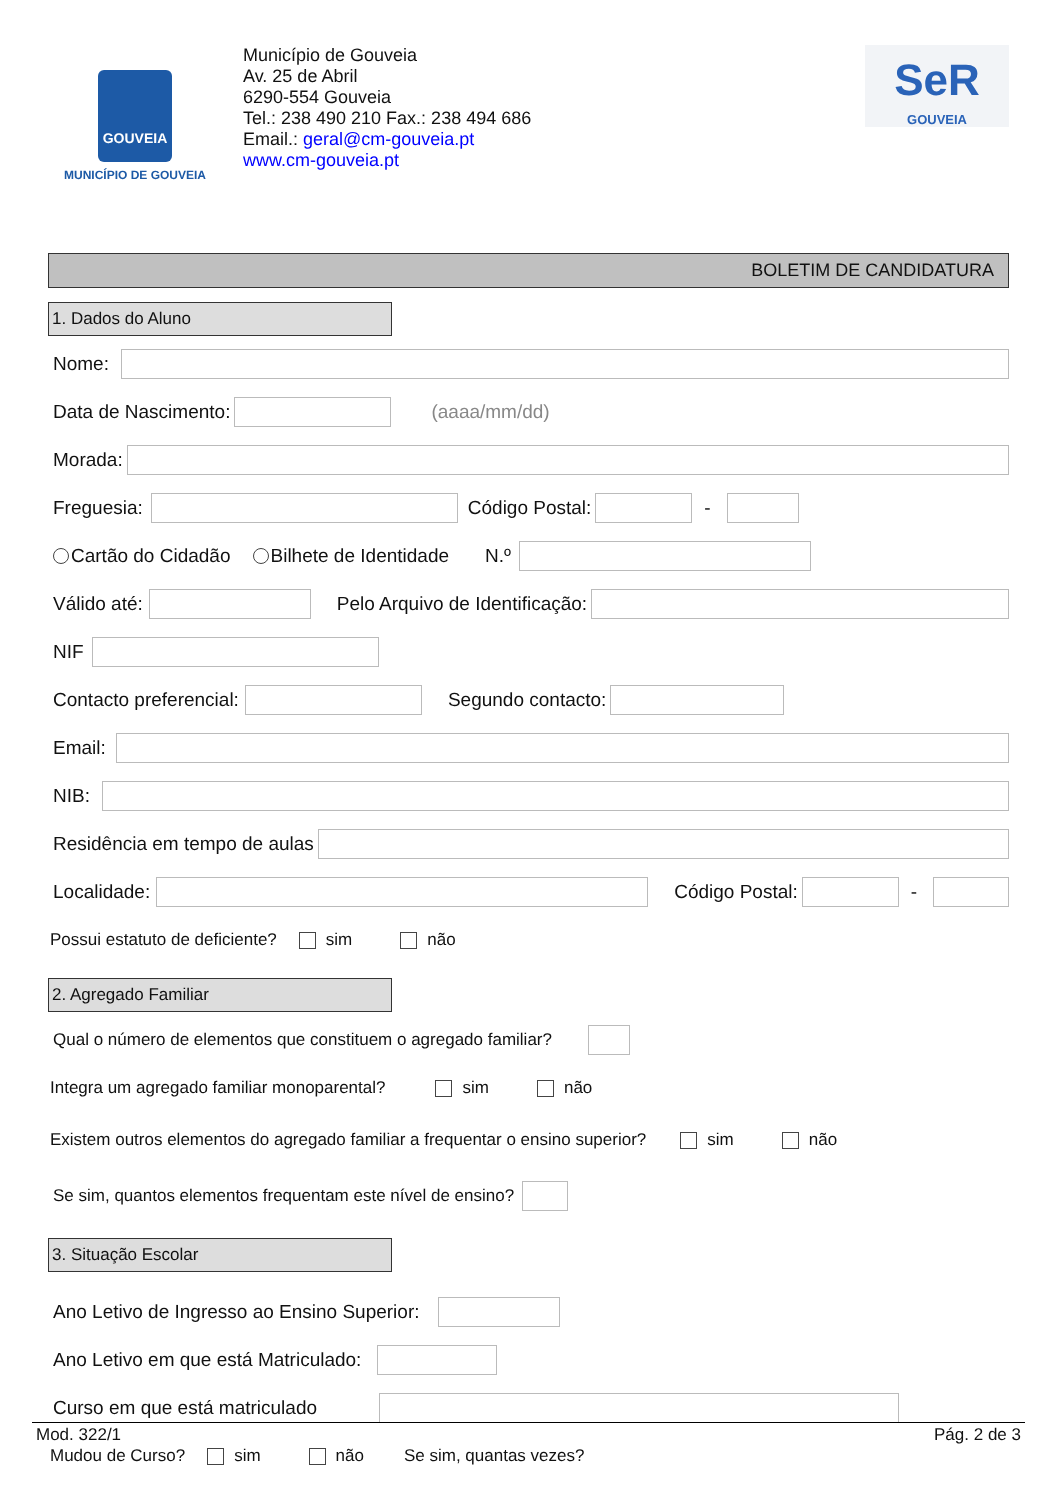GOUVEIA
MUNICÍPIO DE GOUVEIA
Município de Gouveia
Av. 25 de Abril
6290-554 Gouveia
Tel.: 238 490 210 Fax.: 238 494 686
Email.: geral@cm-gouveia.pt
www.cm-gouveia.pt
SeR
GOUVEIA
BOLETIM DE CANDIDATURA
1. Dados do Aluno
Nome:
Data de Nascimento: (aaaa/mm/dd)
Morada:
Freguesia: Código Postal: -
Cartão do Cidadão Bilhete de Identidade N.º
Válido até: Pelo Arquivo de Identificação:
NIF
Contacto preferencial: Segundo contacto:
Email:
NIB:
Residência em tempo de aulas
Localidade: Código Postal: -
Possui estatuto de deficiente? sim não
2. Agregado Familiar
Qual o número de elementos que constituem o agregado familiar?
Integra um agregado familiar monoparental? sim não
Existem outros elementos do agregado familiar a frequentar o ensino superior? sim não
Se sim, quantos elementos frequentam este nível de ensino?
3. Situação Escolar
Ano Letivo de Ingresso ao Ensino Superior:
Ano Letivo em que está Matriculado:
Curso em que está matriculado
Mudou de Curso? sim não Se sim, quantas vezes?
Mod. 322/1 Pág. 2 de 3